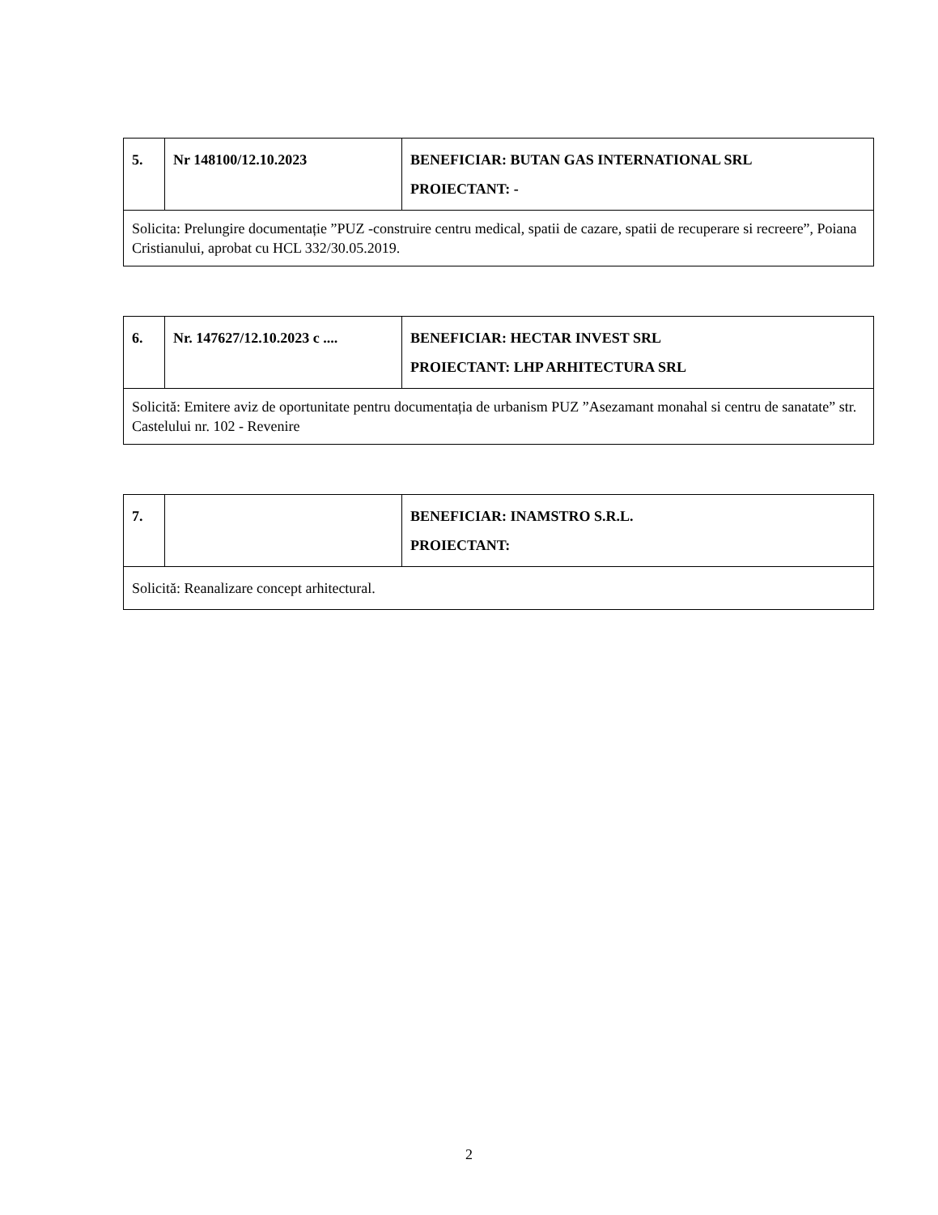| 5. | Nr 148100/12.10.2023 | BENEFICIAR: BUTAN GAS INTERNATIONAL SRL PROIECTANT: - |
| Solicita: Prelungire documentație ”PUZ -construire centru medical, spatii de cazare, spatii de recuperare si recreere”, Poiana Cristianului, aprobat cu HCL 332/30.05.2019. | | |
| 6. | Nr. 147627/12.10.2023 c .... | BENEFICIAR: HECTAR INVEST SRL PROIECTANT: LHP ARHITECTURA SRL |
| Solicită: Emitere aviz de oportunitate pentru documentația de urbanism PUZ ”Asezamant monahal si centru de sanatate” str. Castelului nr. 102 - Revenire | | |
| 7. | | BENEFICIAR: INAMSTRO S.R.L. PROIECTANT: |
| Solicită: Reanalizare concept arhitectural. | | |
2